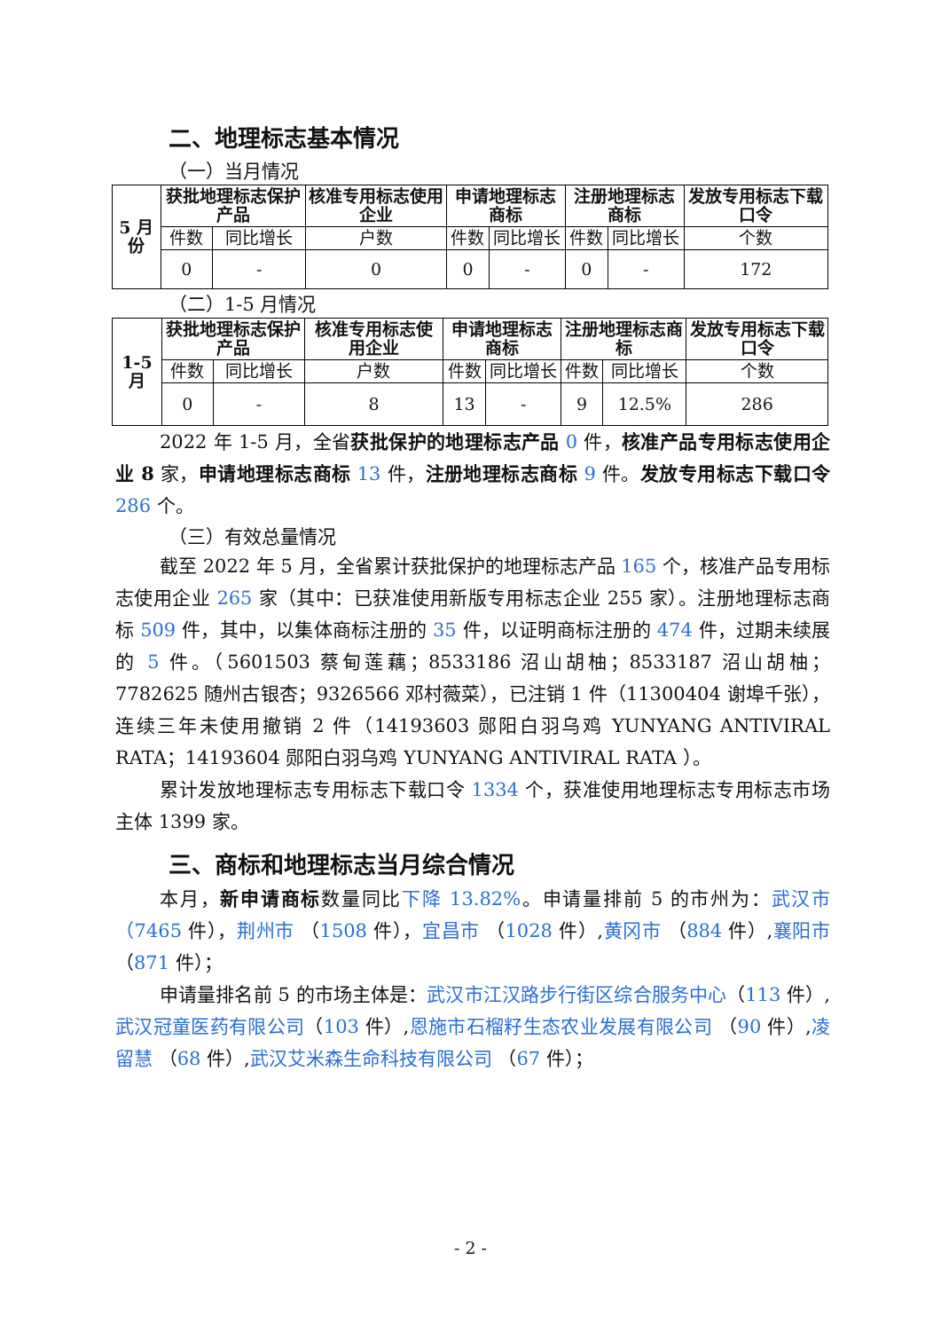二、地理标志基本情况
（一）当月情况
| 5 月份 | 获批地理标志保护产品 | | 核准专用标志使用企业 | 申请地理标志商标 | | 注册地理标志商标 | | 发放专用标志下载口令 |
| --- | --- | --- | --- | --- | --- | --- | --- | --- |
| | 件数 | 同比增长 | 户数 | 件数 | 同比增长 | 件数 | 同比增长 | 个数 |
| | 0 | - | 0 | 0 | - | 0 | - | 172 |
（二）1-5 月情况
| 1-5 月 | 获批地理标志保护产品 | | 核准专用标志使用企业 | 申请地理标志商标 | | 注册地理标志商标 | | 发放专用标志下载口令 |
| --- | --- | --- | --- | --- | --- | --- | --- | --- |
| | 件数 | 同比增长 | 户数 | 件数 | 同比增长 | 件数 | 同比增长 | 个数 |
| | 0 | - | 8 | 13 | - | 9 | 12.5% | 286 |
2022 年 1-5 月，全省获批保护的地理标志产品 0 件，核准产品专用标志使用企业 8 家，申请地理标志商标 13 件，注册地理标志商标 9 件。发放专用标志下载口令 286 个。
（三）有效总量情况
截至 2022 年 5 月，全省累计获批保护的地理标志产品 165 个，核准产品专用标志使用企业 265 家（其中：已获准使用新版专用标志企业 255 家）。注册地理标志商标 509 件，其中，以集体商标注册的 35 件，以证明商标注册的 474 件，过期未续展的 5 件。（5601503 蔡甸莲藕；8533186 沼山胡柚；8533187 沼山胡柚；7782625 随州古银杏；9326566 邓村薇菜），已注销 1 件（11300404 谢埠千张），连续三年未使用撤销 2 件（14193603 郧阳白羽乌鸡 YUNYANG ANTIVIRAL RATA；14193604 郧阳白羽乌鸡 YUNYANG ANTIVIRAL RATA ）。
累计发放地理标志专用标志下载口令 1334 个，获准使用地理标志专用标志市场主体 1399 家。
三、商标和地理标志当月综合情况
本月，新申请商标数量同比下降 13.82%。申请量排前 5 的市州为：武汉市（7465 件），荆州市 （1508 件），宜昌市 （1028 件）,黄冈市 （884 件）,襄阳市 （871 件）；
申请量排名前 5 的市场主体是：武汉市江汉路步行街区综合服务中心（113 件）,武汉冠童医药有限公司（103 件）,恩施市石榴籽生态农业发展有限公司 （90 件）,凌留慧 （68 件）,武汉艾米森生命科技有限公司 （67 件）；
- 2 -